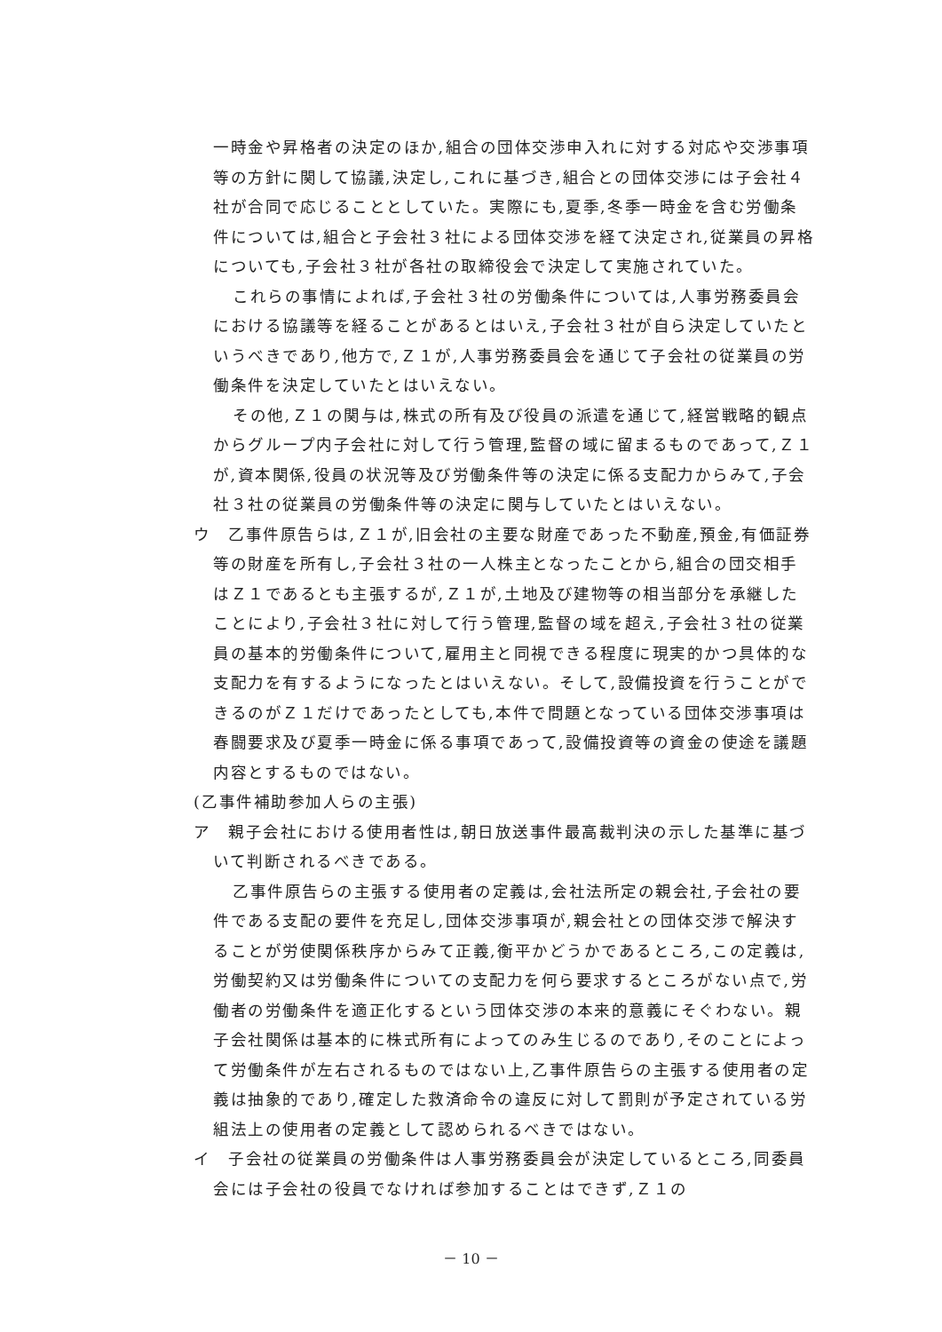一時金や昇格者の決定のほか,組合の団体交渉申入れに対する対応や交渉事項等の方針に関して協議,決定し,これに基づき,組合との団体交渉には子会社４社が合同で応じることとしていた。実際にも,夏季,冬季一時金を含む労働条件については,組合と子会社３社による団体交渉を経て決定され,従業員の昇格についても,子会社３社が各社の取締役会で決定して実施されていた。
これらの事情によれば,子会社３社の労働条件については,人事労務委員会における協議等を経ることがあるとはいえ,子会社３社が自ら決定していたというべきであり,他方で,Ｚ１が,人事労務委員会を通じて子会社の従業員の労働条件を決定していたとはいえない。
その他,Ｚ１の関与は,株式の所有及び役員の派遣を通じて,経営戦略的観点からグループ内子会社に対して行う管理,監督の域に留まるものであって,Ｚ１が,資本関係,役員の状況等及び労働条件等の決定に係る支配力からみて,子会社３社の従業員の労働条件等の決定に関与していたとはいえない。
ウ　乙事件原告らは,Ｚ１が,旧会社の主要な財産であった不動産,預金,有価証券等の財産を所有し,子会社３社の一人株主となったことから,組合の団交相手はＺ１であるとも主張するが,Ｚ１が,土地及び建物等の相当部分を承継したことにより,子会社３社に対して行う管理,監督の域を超え,子会社３社の従業員の基本的労働条件について,雇用主と同視できる程度に現実的かつ具体的な支配力を有するようになったとはいえない。そして,設備投資を行うことができるのがＺ１だけであったとしても,本件で問題となっている団体交渉事項は春闘要求及び夏季一時金に係る事項であって,設備投資等の資金の使途を議題内容とするものではない。
(乙事件補助参加人らの主張)
ア　親子会社における使用者性は,朝日放送事件最高裁判決の示した基準に基づいて判断されるべきである。
乙事件原告らの主張する使用者の定義は,会社法所定の親会社,子会社の要件である支配の要件を充足し,団体交渉事項が,親会社との団体交渉で解決することが労使関係秩序からみて正義,衡平かどうかであるところ,この定義は,労働契約又は労働条件についての支配力を何ら要求するところがない点で,労働者の労働条件を適正化するという団体交渉の本来的意義にそぐわない。親子会社関係は基本的に株式所有によってのみ生じるのであり,そのことによって労働条件が左右されるものではない上,乙事件原告らの主張する使用者の定義は抽象的であり,確定した救済命令の違反に対して罰則が予定されている労組法上の使用者の定義として認められるべきではない。
イ　子会社の従業員の労働条件は人事労務委員会が決定しているところ,同委員会には子会社の役員でなければ参加することはできず,Ｚ１の
－ 10 －